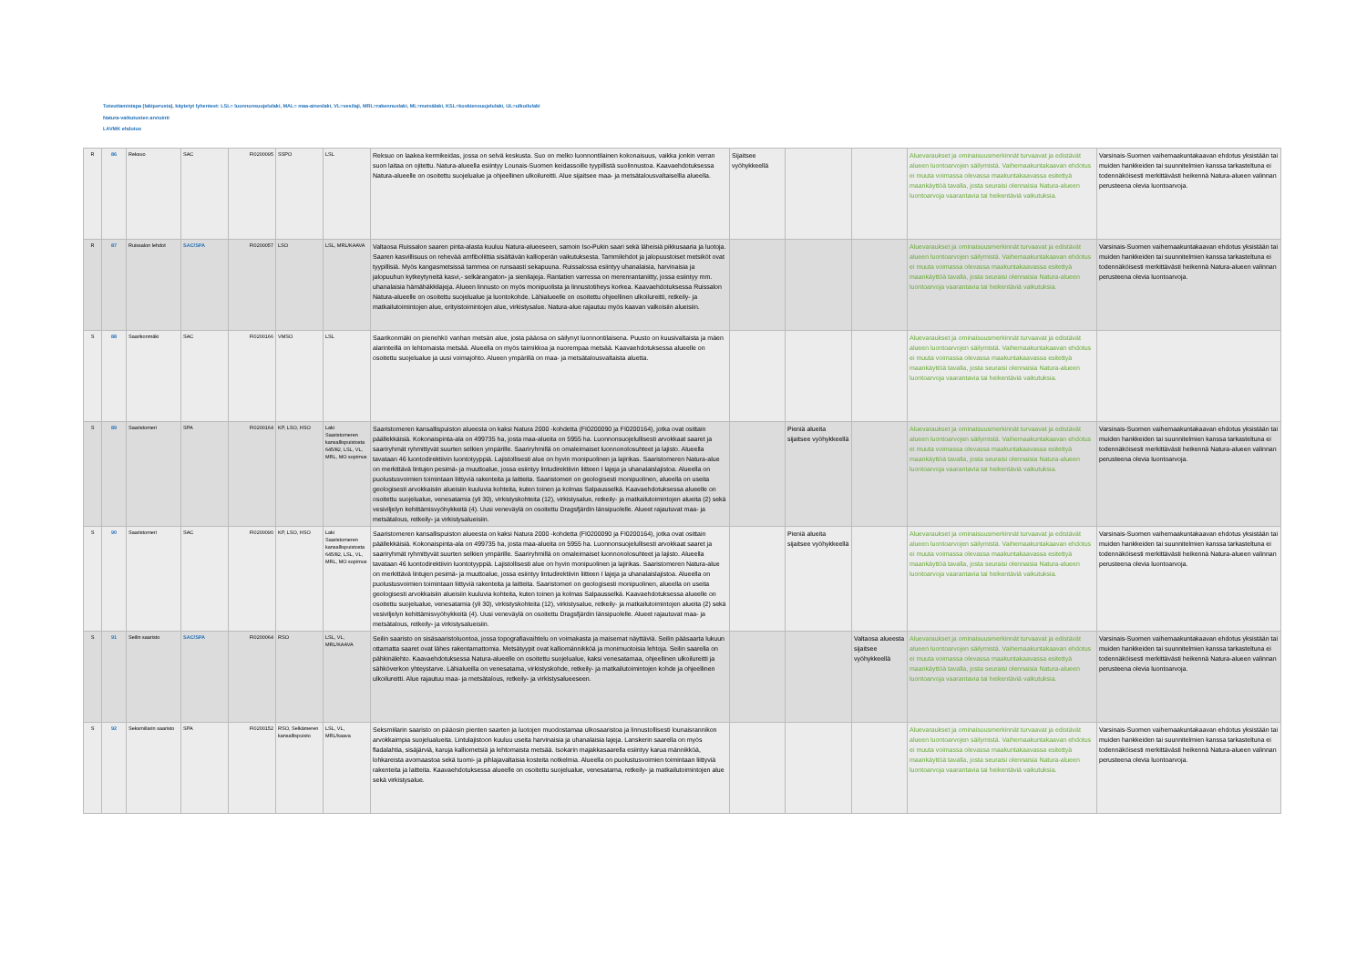Toteuttamistapa (lakiperusta), käytetyt lyhenteet: LSL= luonnonsuojelulaki, MAL= maa-aineslaki, VL=vesilaji, MRL=rakennuslaki, ML=metsälaki, KSL=koskiensuojelulaki, UL=ulkoilulaki
Natura-vaikutusten arviointi
LAVMK ehdotus
| R | 86 | Reksuo | SAC | FI0200095 | SSPO | LSL | Reksuo on laakea kermikeidas, jossa on selvä keskusta. Suo on melko luonnontilainen kokonaisuus, vaikka jonkin verran suon laitaa on ojitettu. Natura-alueella esiintyy Lounais-Suomen keidassoille tyypillistä suolinnustoa. Kaavaehdotuksessa Natura-alueelle on osoitettu suojelualue ja ohjeellinen ulkoilureitti. Alue sijaitsee maa- ja metsätalousvaltaisellla alueella. | Sijaitsee vyöhykkeellä | | | Aluevaraukset ja ominaisuusmerkinnät turvaavat ja edistävät alueen luontoarvojen säilymistä. Vaihemaakuntakaavan ehdotus ei muuta voimassa olevassa maakuntakaavassa esitettyä maankäyttöä tavalla, josta seuraisi olennaisia Natura-alueen luontoarvoja vaarantavia tai heikentäviä vaikutuksia. | Varsinais-Suomen vaihemaakuntakaavan ehdotus yksistään tai muiden hankkeiden tai suunnitelmien kanssa tarkasteltuna ei todennäköisesti merkittävästi heikennä Natura-alueen valinnan perusteena olevia luontoarvoja. |
| R | 87 | Ruissalon lehdot | SAC/SPA | FI0200057 | LSO | LSL, MRL/KAAVA | Valtaosa Ruissalon saaren pinta-alasta kuuluu Natura-alueeseen, samoin Iso-Pukin saari sekä läheisiä pikkusaaria ja luotoja. Saaren kasvillisuus on rehevää amfiboliittia sisältävän kallioperän vaikutuksesta. Tammilehdot ja jalopuustoiset metsiköt ovat tyypillisiä. Myös kangasmetsissä tammea on runsaasti sekapuuna. Ruissalossa esiintyy uhanalaisia, harvinaisia ja jalopuuhun kytkeytyneitä kasvi,- selkärangaton- ja sienilajeja. Rantatien varressa on merenrantaniitty, jossa esiintyy mm. uhanalaisia hämähäkkilajeja. Alueen linnusto on myös monipuolista ja linnustotiheys korkea. Kaavaehdotuksessa Ruissalon Natura-alueelle on osoitettu suojelualue ja luontokohde. Lähialueelle on osoitettu ohjeellinen ulkoilureitti, retkeily- ja matkailutoimintojen alue, erityistoimintojen alue, virkistysalue. Natura-alue rajautuu myös kaavan valkoisiin alueisiin. | | | | Aluevaraukset ja ominaisuusmerkinnät turvaavat ja edistävät alueen luontoarvojen säilymistä. Vaihemaakuntakaavan ehdotus ei muuta voimassa olevassa maakuntakaavassa esitettyä maankäyttöä tavalla, josta seuraisi olennaisia Natura-alueen luontoarvoja vaarantavia tai heikentäviä vaikutuksia. | Varsinais-Suomen vaihemaakuntakaavan ehdotus yksistään tai muiden hankkeiden tai suunnitelmien kanssa tarkasteltuna ei todennäköisesti merkittävästi heikennä Natura-alueen valinnan perusteena olevia luontoarvoja. |
| S | 88 | Saarikonmäki | SAC | FI0200166 | VMSO | LSL | Saarikonmäki on pienehkö vanhan metsän alue, josta pääosa on säilynyt luonnontilaisena. Puusto on kuusivaltaista ja mäen alarinteillä on lehtomaista metsää. Alueella on myös taimikkoa ja nuorempaa metsää. Kaavaehdotuksessa alueelle on osoitettu suojelualue ja uusi voimajohto. Alueen ympärillä on maa- ja metsätalousvaltaista aluetta. | | | | Aluevaraukset ja ominaisuusmerkinnät turvaavat ja edistävät alueen luontoarvojen säilymistä. Vaihemaakuntakaavan ehdotus ei muuta voimassa olevassa maakuntakaavassa esitettyä maankäyttöä tavalla, josta seuraisi olennaisia Natura-alueen luontoarvoja vaarantavia tai heikentäviä vaikutuksia. | |
| S | 89 | Saaristomeri | SPA | FI0200164 | KP, LSO, HSO | Laki Saaristomeren kansallispuistosta 645/82, LSL, VL, MRL, MO sopimus | Saaristomeren kansallispuiston alueesta on kaksi Natura 2000 -kohdetta (FI0200090 ja FI0200164), jotka ovat osittain päällekkäisiä. Kokonaispinta-ala on 499735 ha, josta maa-alueita on 5955 ha. Luonnonsuojelullisesti arvokkaat saaret ja saariryhmät ryhmittyvät suurten selkien ympärille. Saariryhmillä on omaleimaiset luonnonolosuhteet ja lajisto. Alueella tavataan 46 luontodirektiivin luontotyyppiä. Lajistollisesti alue on hyvin monipuolinen ja lajirikas. Saaristomeren Natura-alue on merkittävä lintujen pesimä- ja muuttoalue, jossa esiintyy lintudirektiivin liitteen I lajeja ja uhanalaislajistoa. Alueella on puolustusvoimien toimintaan liittyviä rakenteita ja laitteita. Saaristomeri on geologisesti monipuolinen, alueella on useita geologisesti arvokkaisiin alueisiin kuuluvia kohteita, kuten toinen ja kolmas Salpausselkä. Kaavaehdotuksessa alueelle on osoitettu suojelualue, venesatamia (yli 30), virkistyskohteita (12), virkistysalue, retkeily- ja matkailutoimintojen alueita (2) sekä vesiviljelyn kehittämisvyöhykkeitä (4). Uusi veneväylä on osoitettu Dragsfjärdin länsipuolelle. Alueet rajautuvat maa- ja metsätalous, retkeily- ja virkistysalueisiin. | | Pieniä alueita sijaitsee vyöhykkeellä | | Aluevaraukset ja ominaisuusmerkinnät turvaavat ja edistävät alueen luontoarvojen säilymistä. Vaihemaakuntakaavan ehdotus ei muuta voimassa olevassa maakuntakaavassa esitettyä maankäyttöä tavalla, josta seuraisi olennaisia Natura-alueen luontoarvoja vaarantavia tai heikentäviä vaikutuksia. | Varsinais-Suomen vaihemaakuntakaavan ehdotus yksistään tai muiden hankkeiden tai suunnitelmien kanssa tarkasteltuna ei todennäköisesti merkittävästi heikennä Natura-alueen valinnan perusteena olevia luontoarvoja. |
| S | 90 | Saaristomeri | SAC | FI0200090 | KP, LSO, HSO | Laki Saaristomeren kansallispuistosta 645/82, LSL, VL, MRL, MO sopimus | Saaristomeren kansallispuiston alueesta on kaksi Natura 2000 -kohdetta (FI0200090 ja FI0200164), jotka ovat osittain päällekkäisiä. Kokonaispinta-ala on 499735 ha, josta maa-alueita on 5955 ha. Luonnonsuojelullisesti arvokkaat saaret ja saariryhmät ryhmittyvät suurten selkien ympärille. Saariryhmillä on omaleimaiset luonnonolosuhteet ja lajisto. Alueella tavataan 46 luontodirektiivin luontotyyppiä. Lajistollisesti alue on hyvin monipuolinen ja lajirikas. Saaristomeren Natura-alue on merkittävä lintujen pesimä- ja muuttoalue, jossa esiintyy lintudirektiivin liitteen I lajeja ja uhanalaislajistoa. Alueella on puolustusvoimien toimintaan liittyviä rakenteita ja laitteita. Saaristomeri on geologisesti monipuolinen, alueella on useita geologisesti arvokkaisiin alueisiin kuuluvia kohteita, kuten toinen ja kolmas Salpausselkä. Kaavaehdotuksessa alueelle on osoitettu suojelualue, venesatamia (yli 30), virkistyskohteita (12), virkistysalue, retkeily- ja matkailutoimintojen alueita (2) sekä vesiviljelyn kehittämisvyöhykkeitä (4). Uusi veneväylä on osoitettu Dragsfjärdin länsipuolelle. Alueet rajautuvat maa- ja metsätalous, retkeily- ja virkistysalueisiin. | | Pieniä alueita sijaitsee vyöhykkeellä | | Aluevaraukset ja ominaisuusmerkinnät turvaavat ja edistävät alueen luontoarvojen säilymistä. Vaihemaakuntakaavan ehdotus ei muuta voimassa olevassa maakuntakaavassa esitettyä maankäyttöä tavalla, josta seuraisi olennaisia Natura-alueen luontoarvoja vaarantavia tai heikentäviä vaikutuksia. | Varsinais-Suomen vaihemaakuntakaavan ehdotus yksistään tai muiden hankkeiden tai suunnitelmien kanssa tarkasteltuna ei todennäköisesti merkittävästi heikennä Natura-alueen valinnan perusteena olevia luontoarvoja. |
| S | 91 | Seilin saaristo | SAC/SPA | FI0200064 | RSO | LSL, VL, MRL/KAAVA | Seilin saaristo on sisäsaaristoluontoa, jossa topografiavaihtelu on voimakasta ja maisemat näyttäviä. Seilin pääsaarta lukuun ottamatta saaret ovat lähes rakentamattomia. Metsätyypit ovat kalliomännikköä ja monimuotoisia lehtoja. Seilin saarella on pähkinälehto. Kaavaehdotuksessa Natura-alueelle on osoitettu suojelualue, kaksi venesatamaa, ohjeellinen ulkoilureitti ja sähköverkon yhteystarve. Lähialueilla on venesatama, virkistyskohde, retkeily- ja matkailutoimintojen kohde ja ohjeellinen ulkoilureitti. Alue rajautuu maa- ja metsätalous, retkeily- ja virkistysalueeseen. | | | Valtaosa alueesta sijaitsee vyöhykkeellä | Aluevaraukset ja ominaisuusmerkinnät turvaavat ja edistävät alueen luontoarvojen säilymistä. Vaihemaakuntakaavan ehdotus ei muuta voimassa olevassa maakuntakaavassa esitettyä maankäyttöä tavalla, josta seuraisi olennaisia Natura-alueen luontoarvoja vaarantavia tai heikentäviä vaikutuksia. | Varsinais-Suomen vaihemaakuntakaavan ehdotus yksistään tai muiden hankkeiden tai suunnitelmien kanssa tarkasteltuna ei todennäköisesti merkittävästi heikennä Natura-alueen valinnan perusteena olevia luontoarvoja. |
| S | 92 | Seksmiilarin saaristo | SPA | FI0200152 | RSO, Selkämeren kansallispuisto | LSL, VL, MRL/kaava | Seksmiilarin saaristo on pääosin pienten saarten ja luotojen muodostamaa ulkosaaristoa ja linnustollisesti lounaisrannikon arvokkaimpia suojelualueita. Lintulajistoon kuuluu useita harvinaisia ja uhanalaisia lajeja. Lanskerin saarella on myös fladalahtia, sisäjärviä, karuja kalliometsiä ja lehtomaista metsää. Isokarin majakkasaarella esiintyy karua männikköä, lohkareista avomaastoa sekä tuomi- ja pihlajavaltaisia kosteita notkelmia. Alueella on puolustusvoimien toimintaan liittyviä rakenteita ja laitteita. Kaavaehdotuksessa alueelle on osoitettu suojelualue, venesatama, retkeily- ja matkailutoimintojen alue sekä virkistysalue. | | | | Aluevaraukset ja ominaisuusmerkinnät turvaavat ja edistävät alueen luontoarvojen säilymistä. Vaihemaakuntakaavan ehdotus ei muuta voimassa olevassa maakuntakaavassa esitettyä maankäyttöä tavalla, josta seuraisi olennaisia Natura-alueen luontoarvoja vaarantavia tai heikentäviä vaikutuksia. | Varsinais-Suomen vaihemaakuntakaavan ehdotus yksistään tai muiden hankkeiden tai suunnitelmien kanssa tarkasteltuna ei todennäköisesti merkittävästi heikennä Natura-alueen valinnan perusteena olevia luontoarvoja. |